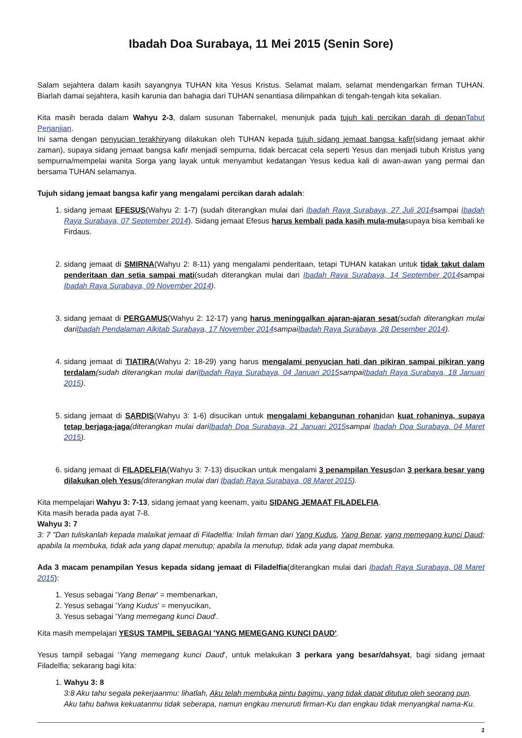Ibadah Doa Surabaya, 11 Mei 2015 (Senin Sore)
Salam sejahtera dalam kasih sayangnya TUHAN kita Yesus Kristus. Selamat malam, selamat mendengarkan firman TUHAN. Biarlah damai sejahtera, kasih karunia dan bahagia dari TUHAN senantiasa dilimpahkan di tengah-tengah kita sekalian.
Kita masih berada dalam Wahyu 2-3, dalam susunan Tabernakel, menunjuk pada tujuh kali percikan darah di depan Tabut Perjanjian.
Ini sama dengan penyucian terakhiryang dilakukan oleh TUHAN kepada tujuh sidang jemaat bangsa kafir(sidang jemaat akhir zaman), supaya sidang jemaat bangsa kafir menjadi sempurna, tidak bercacat cela seperti Yesus dan menjadi tubuh Kristus yang sempurna/mempelai wanita Sorga yang layak untuk menyambut kedatangan Yesus kedua kali di awan-awan yang permai dan bersama TUHAN selamanya.
Tujuh sidang jemaat bangsa kafir yang mengalami percikan darah adalah:
1. sidang jemaat EFESUS(Wahyu 2: 1-7) (sudah diterangkan mulai dari Ibadah Raya Surabaya, 27 Juli 2014sampai Ibadah Raya Surabaya, 07 September 2014). Sidang jemaat Efesus harus kembali pada kasih mula-mulasupaya bisa kembali ke Firdaus.
2. sidang jemaat di SMIRNA(Wahyu 2: 8-11) yang mengalami penderitaan, tetapi TUHAN katakan untuk tidak takut dalam penderitaan dan setia sampai mati(sudah diterangkan mulai dari Ibadah Raya Surabaya, 14 September 2014sampai Ibadah Raya Surabaya, 09 November 2014).
3. sidang jemaat di PERGAMUS(Wahyu 2: 12-17) yang harus meninggalkan ajaran-ajaran sesat(sudah diterangkan mulai dariIbadah Pendalaman Alkitab Surabaya, 17 November 2014sampaiIbadah Raya Surabaya, 28 Desember 2014).
4. sidang jemaat di TIATIRA(Wahyu 2: 18-29) yang harus mengalami penyucian hati dan pikiran sampai pikiran yang terdalam(sudah diterangkan mulai dariIbadah Raya Surabaya, 04 Januari 2015sampaiIbadah Raya Surabaya, 18 Januari 2015).
5. sidang jemaat di SARDIS(Wahyu 3: 1-6) disucikan untuk mengalami kebangunan rohanidan kuat rohaninya, supaya tetap berjaga-jaga(diterangkan mulai dariIbadah Doa Surabaya, 21 Januari 2015sampai Ibadah Doa Surabaya, 04 Maret 2015).
6. sidang jemaat di FILADELFIA(Wahyu 3: 7-13) disucikan untuk mengalami 3 penampilan Yesusdan 3 perkara besar yang dilakukan oleh Yesus(diterangkan mulai dari Ibadah Raya Surabaya, 08 Maret 2015).
Kita mempelajari Wahyu 3: 7-13, sidang jemaat yang keenam, yaitu SIDANG JEMAAT FILADELFIA.
Kita masih berada pada ayat 7-8.
Wahyu 3: 7
3: 7 "Dan tuliskanlah kepada malaikat jemaat di Filadelfia: Inilah firman dari Yang Kudus, Yang Benar, yang memegang kunci Daud; apabila Ia membuka, tidak ada yang dapat menutup; apabila Ia menutup, tidak ada yang dapat membuka.
Ada 3 macam penampilan Yesus kepada sidang jemaat di Filadelfia(diterangkan mulai dari Ibadah Raya Surabaya, 08 Maret 2015):
1. Yesus sebagai 'Yang Benar' = membenarkan,
2. Yesus sebagai 'Yang Kudus' = menyucikan,
3. Yesus sebagai 'Yang memegang kunci Daud'.
Kita masih mempelajari YESUS TAMPIL SEBAGAI 'YANG MEMEGANG KUNCI DAUD'.
Yesus tampil sebagai 'Yang memegang kunci Daud', untuk melakukan 3 perkara yang besar/dahsyat, bagi sidang jemaat Filadelfia; sekarang bagi kita:
1. Wahyu 3: 8
3:8 Aku tahu segala pekerjaanmu: lihatlah, Aku telah membuka pintu bagimu, yang tidak dapat ditutup oleh seorang pun. Aku tahu bahwa kekuatanmu tidak seberapa, namun engkau menuruti firman-Ku dan engkau tidak menyangkal nama-Ku.
1